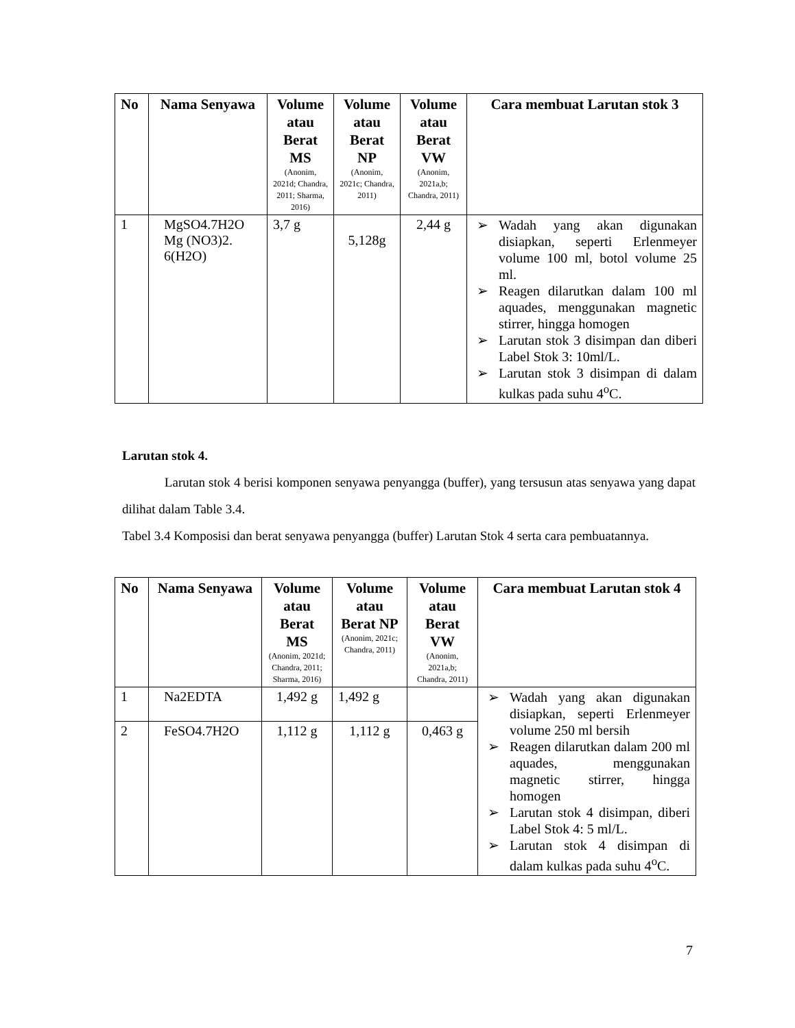| No | Nama Senyawa | Volume atau Berat MS (Anonim, 2021d; Chandra, 2011; Sharma, 2016) | Volume atau Berat NP (Anonim, 2021c; Chandra, 2011) | Volume atau Berat VW (Anonim, 2021a,b; Chandra, 2011) | Cara membuat Larutan stok 3 |
| --- | --- | --- | --- | --- | --- |
| 1 | MgSO4.7H2O Mg (NO3)2. 6(H2O) | 3,7 g | 5,128g | 2,44 g | ➢ Wadah yang akan digunakan disiapkan, seperti Erlenmeyer volume 100 ml, botol volume 25 ml. ➢ Reagen dilarutkan dalam 100 ml aquades, menggunakan magnetic stirrer, hingga homogen ➢ Larutan stok 3 disimpan dan diberi Label Stok 3: 10ml/L. ➢ Larutan stok 3 disimpan di dalam kulkas pada suhu 4<sup>o</sup>C. |
Larutan stok 4.
Larutan stok 4 berisi komponen senyawa penyangga (buffer), yang tersusun atas senyawa yang dapat dilihat dalam Table 3.4.
Tabel 3.4 Komposisi dan berat senyawa penyangga (buffer) Larutan Stok 4 serta cara pembuatannya.
| No | Nama Senyawa | Volume atau Berat MS (Anonim, 2021d; Chandra, 2011; Sharma, 2016) | Volume atau Berat NP (Anonim, 2021c; Chandra, 2011) | Volume atau Berat VW (Anonim, 2021a,b; Chandra, 2011) | Cara membuat Larutan stok 4 |
| --- | --- | --- | --- | --- | --- |
| 1 | Na2EDTA | 1,492 g | 1,492 g | | ➢ Wadah yang akan digunakan disiapkan, seperti Erlenmeyer volume 250 ml bersih ➢ Reagen dilarutkan dalam 200 ml aquades, menggunakan magnetic stirrer, hingga homogen ➢ Larutan stok 4 disimpan, diberi Label Stok 4: 5 ml/L. ➢ Larutan stok 4 disimpan di dalam kulkas pada suhu 4<sup>o</sup>C. |
| 2 | FeSO4.7H2O | 1,112 g | 1,112 g | 0,463 g | |
7